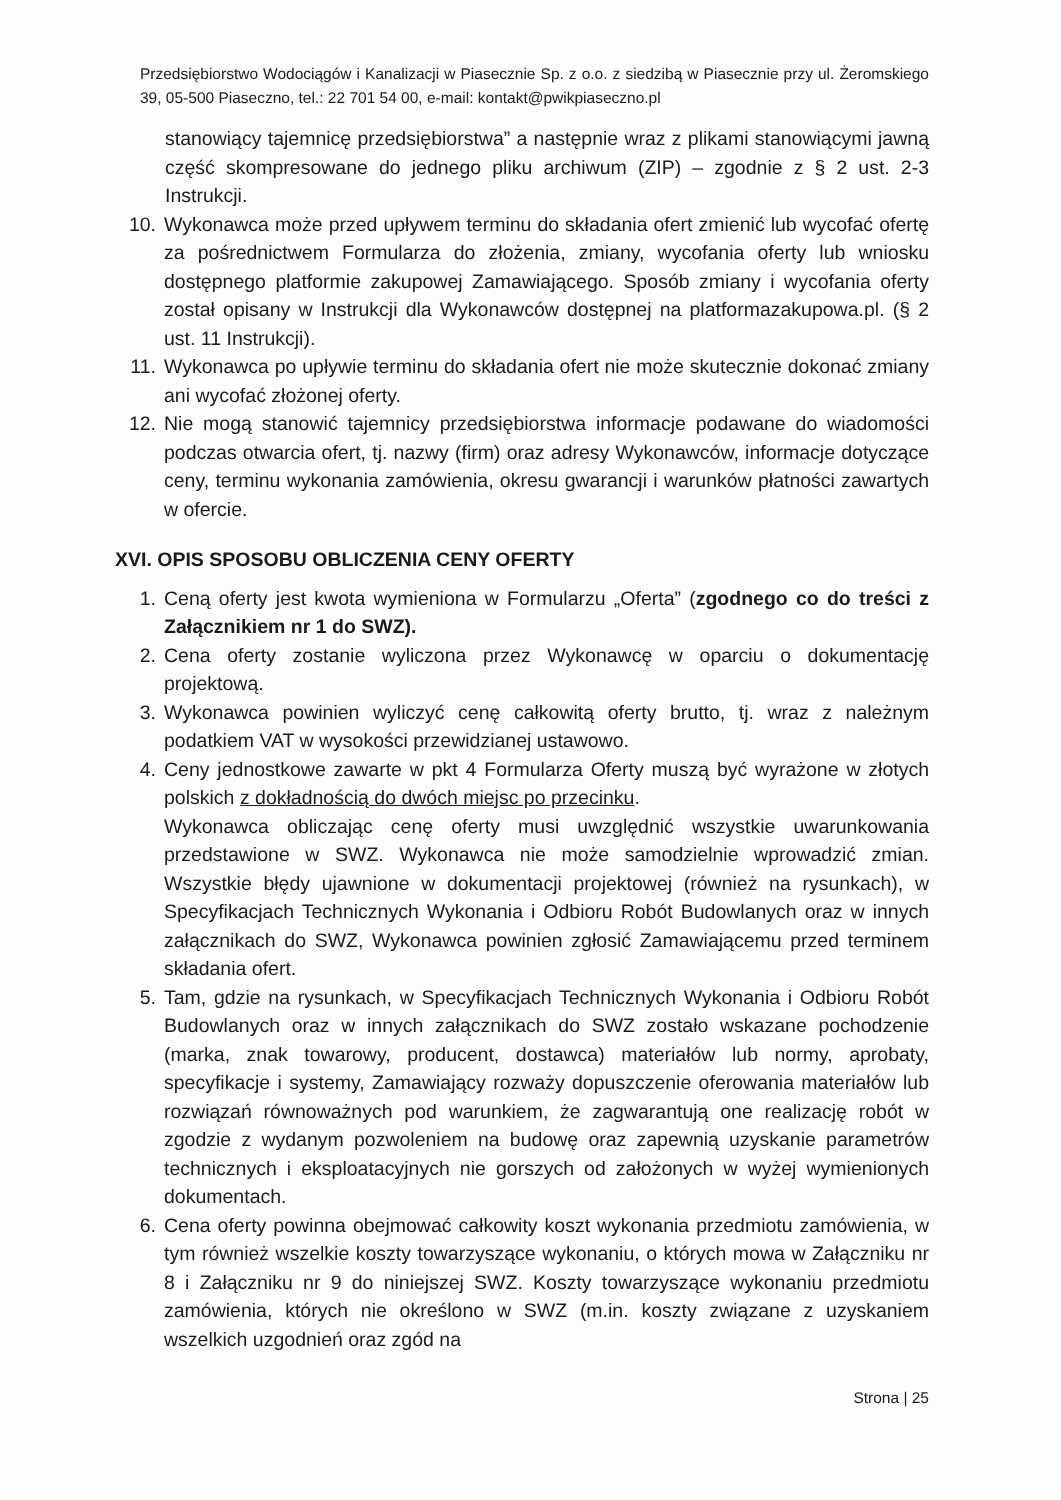Przedsiębiorstwo Wodociągów i Kanalizacji w Piasecznie Sp. z o.o. z siedzibą w Piasecznie przy ul. Żeromskiego 39, 05-500 Piaseczno, tel.: 22 701 54 00, e-mail: kontakt@pwikpiaseczno.pl
stanowiący tajemnicę przedsiębiorstwa” a następnie wraz z plikami stanowiącymi jawną część skompresowane do jednego pliku archiwum (ZIP) – zgodnie z § 2 ust. 2-3 Instrukcji.
10. Wykonawca może przed upływem terminu do składania ofert zmienić lub wycofać ofertę za pośrednictwem Formularza do złożenia, zmiany, wycofania oferty lub wniosku dostępnego platformie zakupowej Zamawiającego. Sposób zmiany i wycofania oferty został opisany w Instrukcji dla Wykonawców dostępnej na platformazakupowa.pl. (§ 2 ust. 11 Instrukcji).
11. Wykonawca po upływie terminu do składania ofert nie może skutecznie dokonać zmiany ani wycofać złożonej oferty.
12. Nie mogą stanowić tajemnicy przedsiębiorstwa informacje podawane do wiadomości podczas otwarcia ofert, tj. nazwy (firm) oraz adresy Wykonawców, informacje dotyczące ceny, terminu wykonania zamówienia, okresu gwarancji i warunków płatności zawartych w ofercie.
XVI. OPIS SPOSOBU OBLICZENIA CENY OFERTY
1. Ceną oferty jest kwota wymieniona w Formularzu „Oferta” (zgodnego co do treści z Załącznikiem nr 1 do SWZ).
2. Cena oferty zostanie wyliczona przez Wykonawcę w oparciu o dokumentację projektową.
3. Wykonawca powinien wyliczyć cenę całkowitą oferty brutto, tj. wraz z należnym podatkiem VAT w wysokości przewidzianej ustawowo.
4. Ceny jednostkowe zawarte w pkt 4 Formularza Oferty muszą być wyrażone w złotych polskich z dokładnością do dwóch miejsc po przecinku.
Wykonawca obliczając cenę oferty musi uwzględnić wszystkie uwarunkowania przedstawione w SWZ. Wykonawca nie może samodzielnie wprowadzić zmian. Wszystkie błędy ujawnione w dokumentacji projektowej (również na rysunkach), w Specyfikacjach Technicznych Wykonania i Odbioru Robót Budowlanych oraz w innych załącznikach do SWZ, Wykonawca powinien zgłosić Zamawiającemu przed terminem składania ofert.
5. Tam, gdzie na rysunkach, w Specyfikacjach Technicznych Wykonania i Odbioru Robót Budowlanych oraz w innych załącznikach do SWZ zostało wskazane pochodzenie (marka, znak towarowy, producent, dostawca) materiałów lub normy, aprobaty, specyfikacje i systemy, Zamawiający rozważy dopuszczenie oferowania materiałów lub rozwiązań równoważnych pod warunkiem, że zagwarantują one realizację robót w zgodzie z wydanym pozwoleniem na budowę oraz zapewnią uzyskanie parametrów technicznych i eksploatacyjnych nie gorszych od założonych w wyżej wymienionych dokumentach.
6. Cena oferty powinna obejmować całkowity koszt wykonania przedmiotu zamówienia, w tym również wszelkie koszty towarzyszące wykonaniu, o których mowa w Załączniku nr 8 i Załączniku nr 9 do niniejszej SWZ. Koszty towarzyszące wykonaniu przedmiotu zamówienia, których nie określono w SWZ (m.in. koszty związane z uzyskaniem wszelkich uzgodnień oraz zgód na
Strona | 25